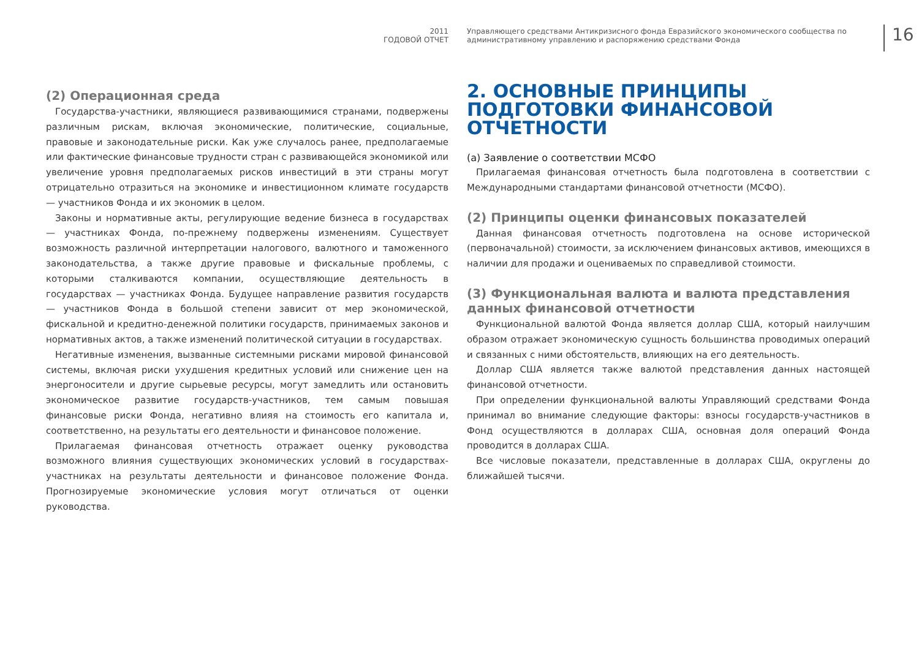2011
ГОДОВОЙ ОТЧЕТ
Управляющего средствами Антикризисного фонда Евразийского экономического сообщества по административному управлению и распоряжению средствами Фонда
16
(2) Операционная среда
Государства-участники, являющиеся развивающимися странами, подвержены различным рискам, включая экономические, политические, социальные, правовые и законодательные риски. Как уже случалось ранее, предполагаемые или фактические финансовые трудности стран с развивающейся экономикой или увеличение уровня предполагаемых рисков инвестиций в эти страны могут отрицательно отразиться на экономике и инвестиционном климате государств — участников Фонда и их экономик в целом.
Законы и нормативные акты, регулирующие ведение бизнеса в государствах — участниках Фонда, по-прежнему подвержены изменениям. Существует возможность различной интерпретации налогового, валютного и таможенного законодательства, а также другие правовые и фискальные проблемы, с которыми сталкиваются компании, осуществляющие деятельность в государствах — участниках Фонда. Будущее направление развития государств — участников Фонда в большой степени зависит от мер экономической, фискальной и кредитно-денежной политики государств, принимаемых законов и нормативных актов, а также изменений политической ситуации в государствах.
Негативные изменения, вызванные системными рисками мировой финансовой системы, включая риски ухудшения кредитных условий или снижение цен на энергоносители и другие сырьевые ресурсы, могут замедлить или остановить экономическое развитие государств-участников, тем самым повышая финансовые риски Фонда, негативно влияя на стоимость его капитала и, соответственно, на результаты его деятельности и финансовое положение.
Прилагаемая финансовая отчетность отражает оценку руководства возможного влияния существующих экономических условий в государствах-участниках на результаты деятельности и финансовое положение Фонда. Прогнозируемые экономические условия могут отличаться от оценки руководства.
2. ОСНОВНЫЕ ПРИНЦИПЫ ПОДГОТОВКИ ФИНАНСОВОЙ ОТЧЕТНОСТИ
(a) Заявление о соответствии МСФО
Прилагаемая финансовая отчетность была подготовлена в соответствии с Международными стандартами финансовой отчетности (МСФО).
(2) Принципы оценки финансовых показателей
Данная финансовая отчетность подготовлена на основе исторической (первоначальной) стоимости, за исключением финансовых активов, имеющихся в наличии для продажи и оцениваемых по справедливой стоимости.
(3) Функциональная валюта и валюта представления данных финансовой отчетности
Функциональной валютой Фонда является доллар США, который наилучшим образом отражает экономическую сущность большинства проводимых операций и связанных с ними обстоятельств, влияющих на его деятельность.
Доллар США является также валютой представления данных настоящей финансовой отчетности.
При определении функциональной валюты Управляющий средствами Фонда принимал во внимание следующие факторы: взносы государств-участников в Фонд осуществляются в долларах США, основная доля операций Фонда проводится в долларах США.
Все числовые показатели, представленные в долларах США, округлены до ближайшей тысячи.